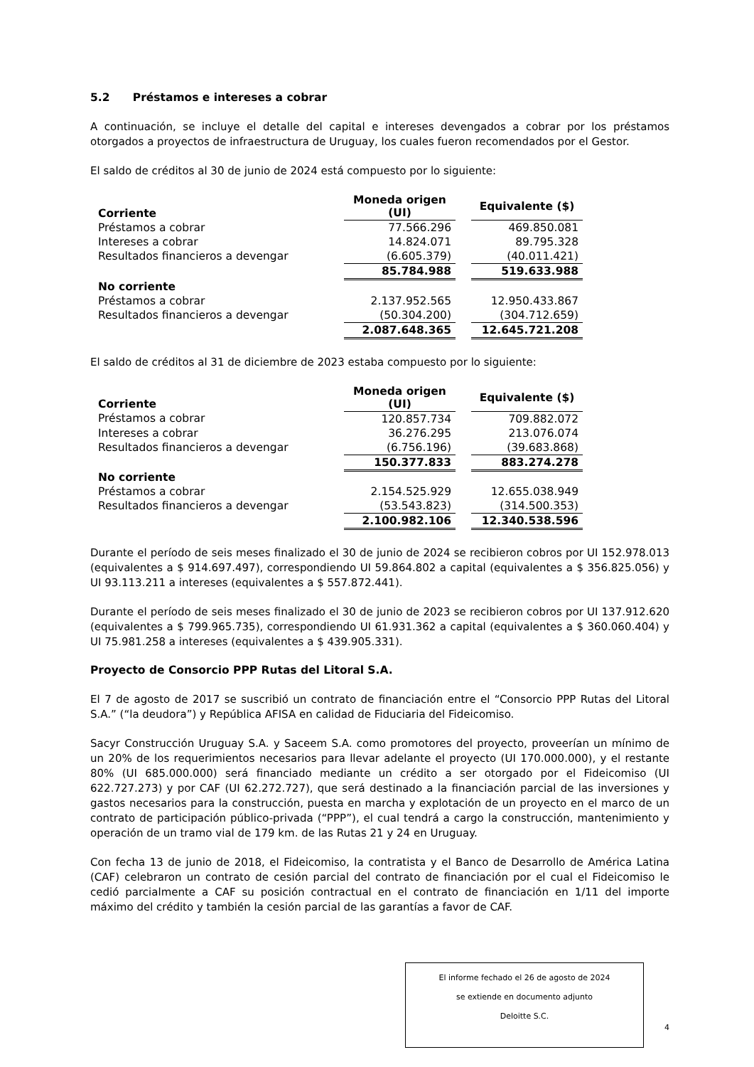5.2 Préstamos e intereses a cobrar
A continuación, se incluye el detalle del capital e intereses devengados a cobrar por los préstamos otorgados a proyectos de infraestructura de Uruguay, los cuales fueron recomendados por el Gestor.
El saldo de créditos al 30 de junio de 2024 está compuesto por lo siguiente:
| Corriente | Moneda origen (UI) | | Equivalente ($) |
| --- | --- | --- | --- |
| Préstamos a cobrar | 77.566.296 | | 469.850.081 |
| Intereses a cobrar | 14.824.071 | | 89.795.328 |
| Resultados financieros a devengar | (6.605.379) | | (40.011.421) |
| | 85.784.988 | | 519.633.988 |
| No corriente | | | |
| Préstamos a cobrar | 2.137.952.565 | | 12.950.433.867 |
| Resultados financieros a devengar | (50.304.200) | | (304.712.659) |
| | 2.087.648.365 | | 12.645.721.208 |
El saldo de créditos al 31 de diciembre de 2023 estaba compuesto por lo siguiente:
| Corriente | Moneda origen (UI) | | Equivalente ($) |
| --- | --- | --- | --- |
| Préstamos a cobrar | 120.857.734 | | 709.882.072 |
| Intereses a cobrar | 36.276.295 | | 213.076.074 |
| Resultados financieros a devengar | (6.756.196) | | (39.683.868) |
| | 150.377.833 | | 883.274.278 |
| No corriente | | | |
| Préstamos a cobrar | 2.154.525.929 | | 12.655.038.949 |
| Resultados financieros a devengar | (53.543.823) | | (314.500.353) |
| | 2.100.982.106 | | 12.340.538.596 |
Durante el período de seis meses finalizado el 30 de junio de 2024 se recibieron cobros por UI 152.978.013 (equivalentes a $ 914.697.497), correspondiendo UI 59.864.802 a capital (equivalentes a $ 356.825.056) y UI 93.113.211 a intereses (equivalentes a $ 557.872.441).
Durante el período de seis meses finalizado el 30 de junio de 2023 se recibieron cobros por UI 137.912.620 (equivalentes a $ 799.965.735), correspondiendo UI 61.931.362 a capital (equivalentes a $ 360.060.404) y UI 75.981.258 a intereses (equivalentes a $ 439.905.331).
Proyecto de Consorcio PPP Rutas del Litoral S.A.
El 7 de agosto de 2017 se suscribió un contrato de financiación entre el “Consorcio PPP Rutas del Litoral S.A.” (“la deudora”) y República AFISA en calidad de Fiduciaria del Fideicomiso.
Sacyr Construcción Uruguay S.A. y Saceem S.A. como promotores del proyecto, proveerían un mínimo de un 20% de los requerimientos necesarios para llevar adelante el proyecto (UI 170.000.000), y el restante 80% (UI 685.000.000) será financiado mediante un crédito a ser otorgado por el Fideicomiso (UI 622.727.273) y por CAF (UI 62.272.727), que será destinado a la financiación parcial de las inversiones y gastos necesarios para la construcción, puesta en marcha y explotación de un proyecto en el marco de un contrato de participación público-privada (“PPP”), el cual tendrá a cargo la construcción, mantenimiento y operación de un tramo vial de 179 km. de las Rutas 21 y 24 en Uruguay.
Con fecha 13 de junio de 2018, el Fideicomiso, la contratista y el Banco de Desarrollo de América Latina (CAF) celebraron un contrato de cesión parcial del contrato de financiación por el cual el Fideicomiso le cedió parcialmente a CAF su posición contractual en el contrato de financiación en 1/11 del importe máximo del crédito y también la cesión parcial de las garantías a favor de CAF.
El informe fechado el 26 de agosto de 2024
se extiende en documento adjunto
Deloitte S.C.
4